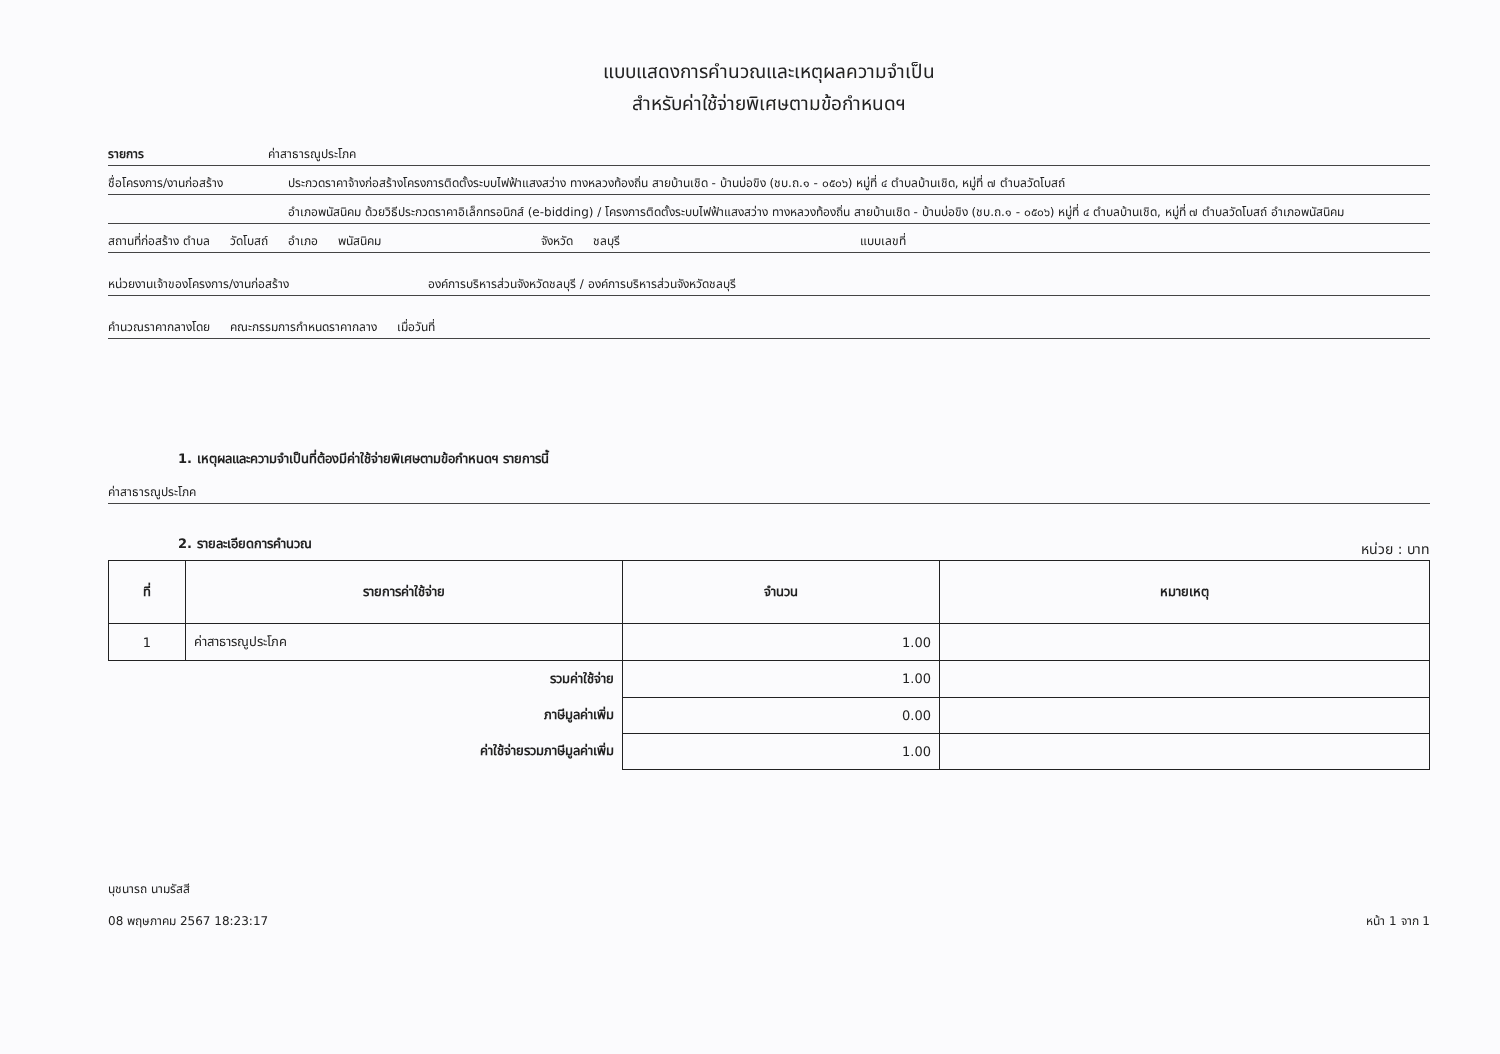แบบแสดงการคำนวณและเหตุผลความจำเป็น
สำหรับค่าใช้จ่ายพิเศษตามข้อกำหนดฯ
รายการ ค่าสาธารณูประโภค
ชื่อโครงการ/งานก่อสร้าง ประกวดราคาจ้างก่อสร้างโครงการติดตั้งระบบไฟฟ้าแสงสว่าง ทางหลวงท้องถิ่น สายบ้านเชิด - บ้านบ่อขิง (ชบ.ถ.๑ - ๐๕๐๖) หมู่ที่ ๔ ตำบลบ้านเชิด, หมู่ที่ ๗ ตำบลวัดโบสถ์
อำเภอพนัสนิคม ด้วยวิธีประกวดราคาอิเล็กทรอนิกส์ (e-bidding) / โครงการติดตั้งระบบไฟฟ้าแสงสว่าง ทางหลวงท้องถิ่น สายบ้านเชิด - บ้านบ่อขิง (ชบ.ถ.๑ - ๐๕๐๖) หมู่ที่ ๔ ตำบลบ้านเชิด, หมู่ที่ ๗ ตำบลวัดโบสถ์ อำเภอพนัสนิคม
สถานที่ก่อสร้าง ตำบล วัดโบสถ์ อำเภอ พนัสนิคม จังหวัด ชลบุรี แบบเลขที่
หน่วยงานเจ้าของโครงการ/งานก่อสร้าง องค์การบริหารส่วนจังหวัดชลบุรี / องค์การบริหารส่วนจังหวัดชลบุรี
คำนวณราคากลางโดย คณะกรรมการกำหนดราคากลาง เมื่อวันที่
1. เหตุผลและความจำเป็นที่ต้องมีค่าใช้จ่ายพิเศษตามข้อกำหนดฯ รายการนี้
ค่าสาธารณูประโภค
2. รายละเอียดการคำนวณ
หน่วย : บาท
| ที่ | รายการค่าใช้จ่าย | จำนวน | หมายเหตุ |
| --- | --- | --- | --- |
| 1 | ค่าสาธารณูประโภค | 1.00 | |
| | รวมค่าใช้จ่าย | 1.00 | |
| | ภาษีมูลค่าเพิ่ม | 0.00 | |
| | ค่าใช้จ่ายรวมภาษีมูลค่าเพิ่ม | 1.00 | |
นุชนารถ นามรัสสี
08 พฤษภาคม 2567 18:23:17
หน้า 1 จาก 1